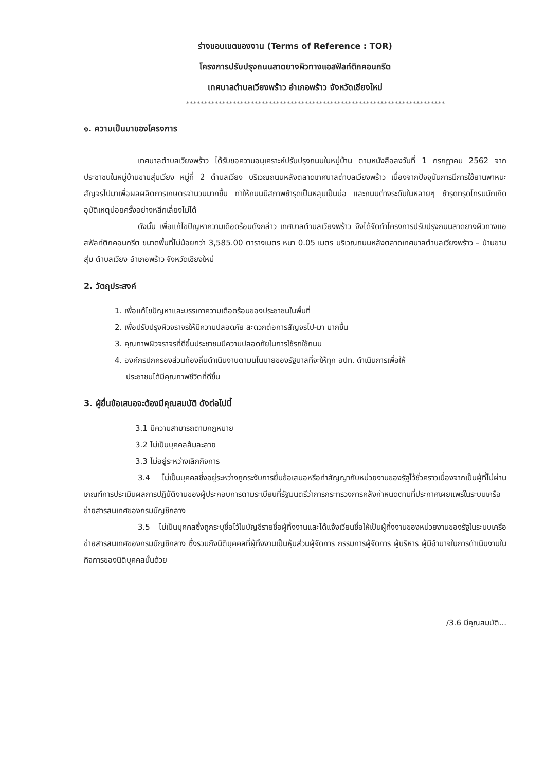ร่างขอบเขตของงาน (Terms of Reference : TOR)
โครงการปรับปรุงถนนลาดยางผิวทางแอสฟัลท์ติกคอนกรีต
เทศบาลตำบลเวียงพร้าว อำเภอพร้าว จังหวัดเชียงใหม่
************************************************************************
๑. ความเป็นมาของโครงการ
เทศบาลตำบลเวียงพร้าว ได้รับขอความอนุเคราะห์ปรับปรุงถนนในหมู่บ้าน ตามหนังสือลงวันที่ 1 กรกฎาคม 2562 จากประชาชนในหมู่บ้านขามสุ่มเวียง หมู่ที่ 2 ตำบลเวียง บริเวณถนนหลังตลาดเทศบาลตำบลเวียงพร้าว เนื่องจากปัจจุบันการมีการใช้ยานพาหนะสัญจรไปมาเพื่อผลผลิตการเกษตรจำนวนมากขึ้น ทำให้ถนนมีสภาพชำรุดเป็นหลุมเป็นบ่อ และถนนต่างระดับในหลายๆ ชำรุดทรุดโทรมมักเกิดอุบัติเหตุบ่อยครั้งอย่างหลีกเลี่ยงไม่ได้
ดังนั้น เพื่อแก้ไขปัญหาความเดือดร้อนดังกล่าว เทศบาลตำบลเวียงพร้าว จึงได้จัดทำโครงการปรับปรุงถนนลาดยางผิวทางแอสฟัลท์ติกคอนกรีต ขนาดพื้นที่ไม่น้อยกว่า 3,585.00 ตารางเมตร หนา 0.05 เมตร บริเวณถนนหลังตลาดเทศบาลตำบลเวียงพร้าว – บ้านขามสุ่ม ตำบลเวียง อำเภอพร้าว จังหวัดเชียงใหม่
2. วัตถุประสงค์
1. เพื่อแก้ไขปัญหาและบรรเทาความเดือดร้อนของประชาชนในพื้นที่
2. เพื่อปรับปรุงผิวจราจรให้มีความปลอดภัย สะดวกต่อการสัญจรไป-มา มากขึ้น
3. คุณภาพผิวจราจรที่ดีขึ้นประชาชนมีความปลอดภัยในการใช้รถใช้ถนน
4. องค์กรปกครองส่วนท้องถิ่นดำเนินงานตามนโนบายของรัฐบาลที่จะให้ทุก อปท. ดำเนินการเพื่อให้
ประชาชนได้มีคุณภาพชีวิตที่ดีขึ้น
3. ผู้ยื่นข้อเสนอจะต้องมีคุณสมบัติ ดังต่อไปนี้
3.1 มีความสามารถตามกฎหมาย
3.2 ไม่เป็นบุคคลล้มละลาย
3.3 ไม่อยู่ระหว่างเลิกกิจการ
3.4 ไม่เป็นบุคคลซึ่งอยู่ระหว่างถูกระงับการยื่นข้อเสนอหรือทำสัญญากับหน่วยงานของรัฐไว้ชั่วคราวเนื่องจากเป็นผู้ที่ไม่ผ่านเกณฑ์การประเมินผลการปฏิบัติงานของผู้ประกอบการตามระเบียบที่รัฐมนตรีว่าการกระทรวงการคลังกำหนดตามที่ประกาศเผยแพร่ในระบบเครือข่ายสารสนเทศของกรมบัญชีกลาง
3.5 ไม่เป็นบุคคลซึ่งถูกระบุชื่อไว้ในบัญชีรายชื่อผู้ทิ้งงานและได้แจ้งเวียนชื่อให้เป็นผู้ทิ้งงานของหน่วยงานของรัฐในระบบเครือข่ายสารสนเทศของกรมบัญชีกลาง ซึ่งรวมถึงนิติบุคคลที่ผู้ทิ้งงานเป็นหุ้นส่วนผู้จัดการ กรรมการผู้จัดการ ผู้บริหาร ผู้มีอำนาจในการดำเนินงานในกิจการของนิติบุคคลนั้นด้วย
/3.6 มีคุณสมบัติ...